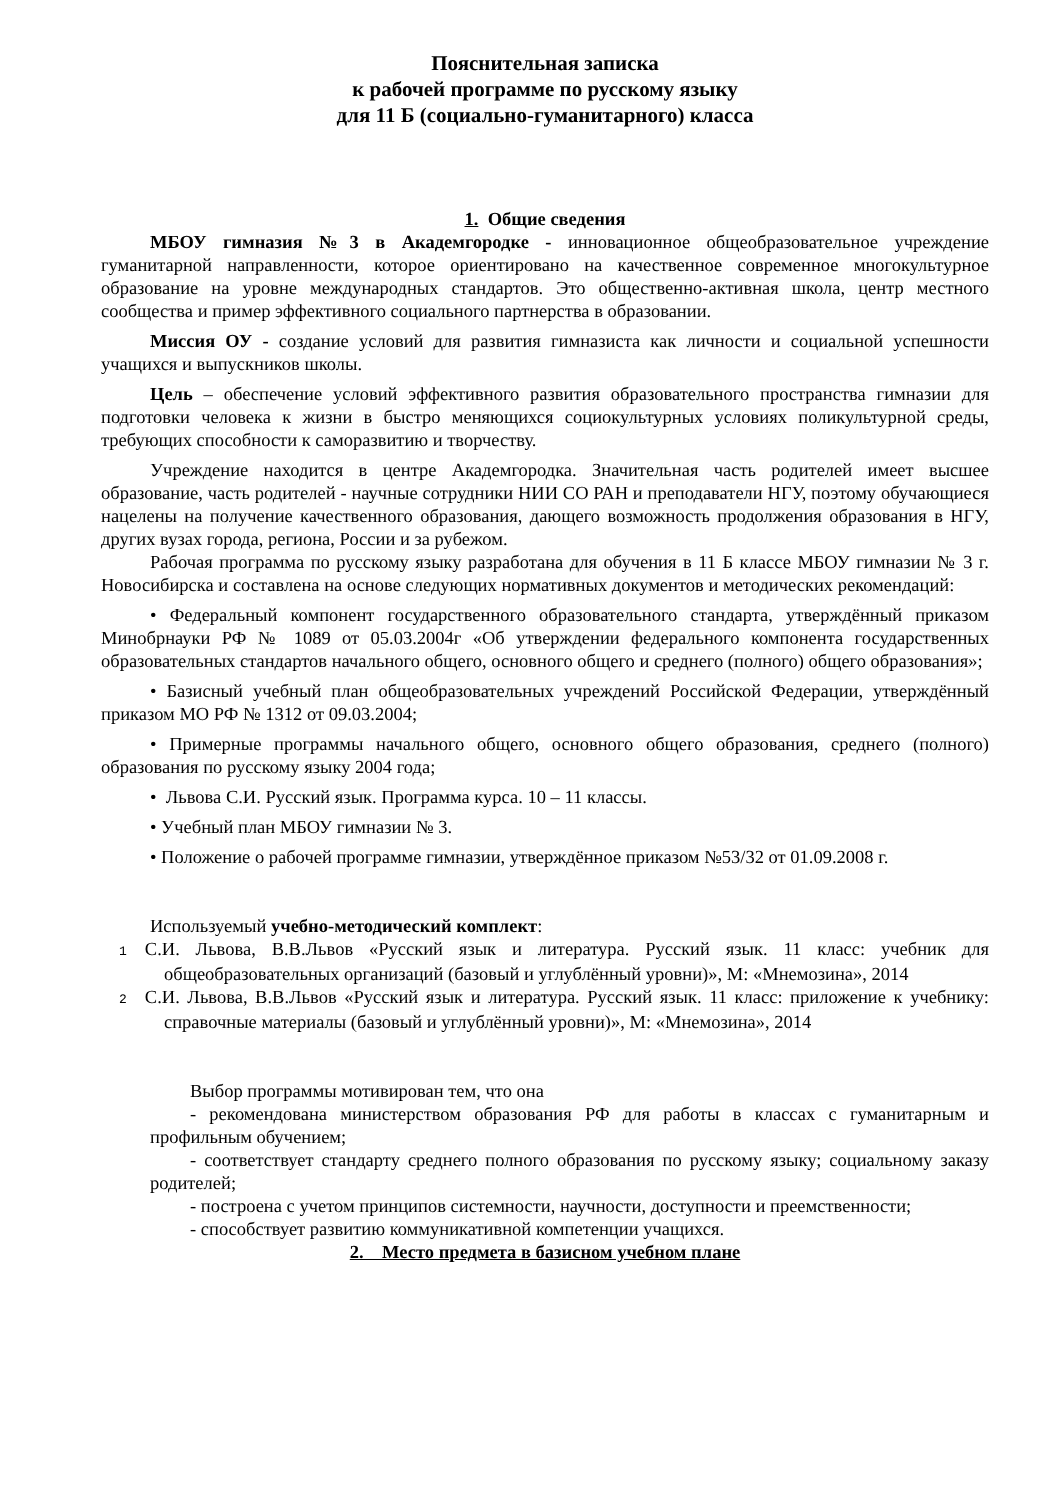Пояснительная записка
к рабочей программе по русскому языку
для 11 Б (социально-гуманитарного) класса
1. Общие сведения
МБОУ гимназия №3 в Академгородке - инновационное общеобразовательное учреждение гуманитарной направленности, которое ориентировано на качественное современное многокультурное образование на уровне международных стандартов. Это общественно-активная школа, центр местного сообщества и пример эффективного социального партнерства в образовании.
Миссия ОУ - создание условий для развития гимназиста как личности и социальной успешности учащихся и выпускников школы.
Цель – обеспечение условий эффективного развития образовательного пространства гимназии для подготовки человека к жизни в быстро меняющихся социокультурных условиях поликультурной среды, требующих способности к саморазвитию и творчеству.
Учреждение находится в центре Академгородка. Значительная часть родителей имеет высшее образование, часть родителей - научные сотрудники НИИ СО РАН и преподаватели НГУ, поэтому обучающиеся нацелены на получение качественного образования, дающего возможность продолжения образования в НГУ, других вузах города, региона, России и за рубежом.
Рабочая программа по русскому языку разработана для обучения в 11 Б классе МБОУ гимназии № 3 г. Новосибирска и составлена на основе следующих нормативных документов и методических рекомендаций:
• Федеральный компонент государственного образовательного стандарта, утверждённый приказом Минобрнауки РФ № 1089 от 05.03.2004г «Об утверждении федерального компонента государственных образовательных стандартов начального общего, основного общего и среднего (полного) общего образования»;
• Базисный учебный план общеобразовательных учреждений Российской Федерации, утверждённый приказом МО РФ № 1312 от 09.03.2004;
• Примерные программы начального общего, основного общего образования, среднего (полного) образования по русскому языку 2004 года;
• Львова С.И. Русский язык. Программа курса. 10 – 11 классы.
• Учебный план МБОУ гимназии № 3.
• Положение о рабочей программе гимназии, утверждённое приказом №53/32 от 01.09.2008 г.
Используемый учебно-методический комплект:
1 С.И. Львова, В.В.Львов «Русский язык и литература. Русский язык. 11 класс: учебник для общеобразовательных организаций (базовый и углублённый уровни)», М: «Мнемозина», 2014
2 С.И. Львова, В.В.Львов «Русский язык и литература. Русский язык. 11 класс: приложение к учебнику: справочные материалы (базовый и углублённый уровни)», М: «Мнемозина», 2014
Выбор программы мотивирован тем, что она
- рекомендована министерством образования РФ для работы в классах с гуманитарным и профильным обучением;
- соответствует стандарту среднего полного образования по русскому языку; социальному заказу родителей;
- построена с учетом принципов системности, научности, доступности и преемственности;
- способствует развитию коммуникативной компетенции учащихся.
2. Место предмета в базисном учебном плане